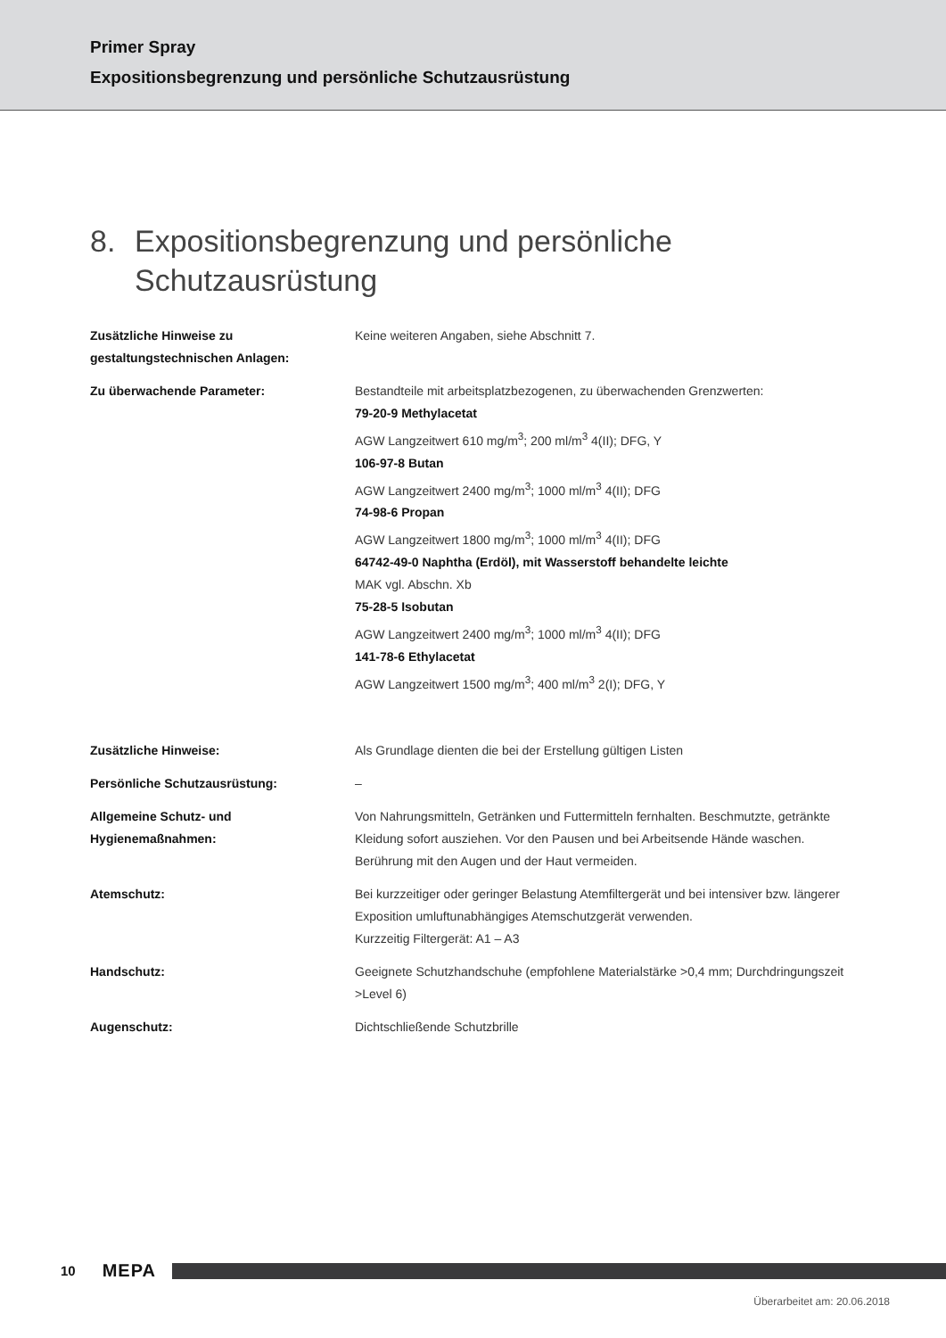Primer Spray
Expositionsbegrenzung und persönliche Schutzausrüstung
8. Expositionsbegrenzung und persönliche
Schutzausrüstung
Zusätzliche Hinweise zu
gestaltungstechnischen Anlagen:
Keine weiteren Angaben, siehe Abschnitt 7.
Zu überwachende Parameter: Bestandteile mit arbeitsplatzbezogenen, zu überwachenden Grenzwerten:
79-20-9 Methylacetat
AGW Langzeitwert 610 mg/m<sup>3</sup>; 200 ml/m<sup>3</sup> 4(II); DFG, Y
106-97-8 Butan
AGW Langzeitwert 2400 mg/m<sup>3</sup>; 1000 ml/m<sup>3</sup> 4(II); DFG
74-98-6 Propan
AGW Langzeitwert 1800 mg/m<sup>3</sup>; 1000 ml/m<sup>3</sup> 4(II); DFG
64742-49-0 Naphtha (Erdöl), mit Wasserstoff behandelte leichte
MAK vgl. Abschn. Xb
75-28-5 Isobutan
AGW Langzeitwert 2400 mg/m<sup>3</sup>; 1000 ml/m<sup>3</sup> 4(II); DFG
141-78-6 Ethylacetat
AGW Langzeitwert 1500 mg/m<sup>3</sup>; 400 ml/m<sup>3</sup> 2(I); DFG, Y
Zusätzliche Hinweise: Als Grundlage dienten die bei der Erstellung gültigen Listen
Persönliche Schutzausrüstung: –
Allgemeine Schutz- und
Hygienemaßnahmen:
Von Nahrungsmitteln, Getränken und Futtermitteln fernhalten. Beschmutzte, getränkte Kleidung sofort ausziehen. Vor den Pausen und bei Arbeitsende Hände waschen. Berührung mit den Augen und der Haut vermeiden.
Atemschutz: Bei kurzzeitiger oder geringer Belastung Atemfiltergerät und bei intensiver bzw. längerer Exposition umluftunabhängiges Atemschutzgerät verwenden.
Kurzzeitig Filtergerät: A1 – A3
Handschutz: Geeignete Schutzhandschuhe (empfohlene Materialstärke >0,4 mm; Durchdringungszeit >Level 6)
Augenschutz: Dichtschließende Schutzbrille
10 MEPA
Überarbeitet am: 20.06.2018